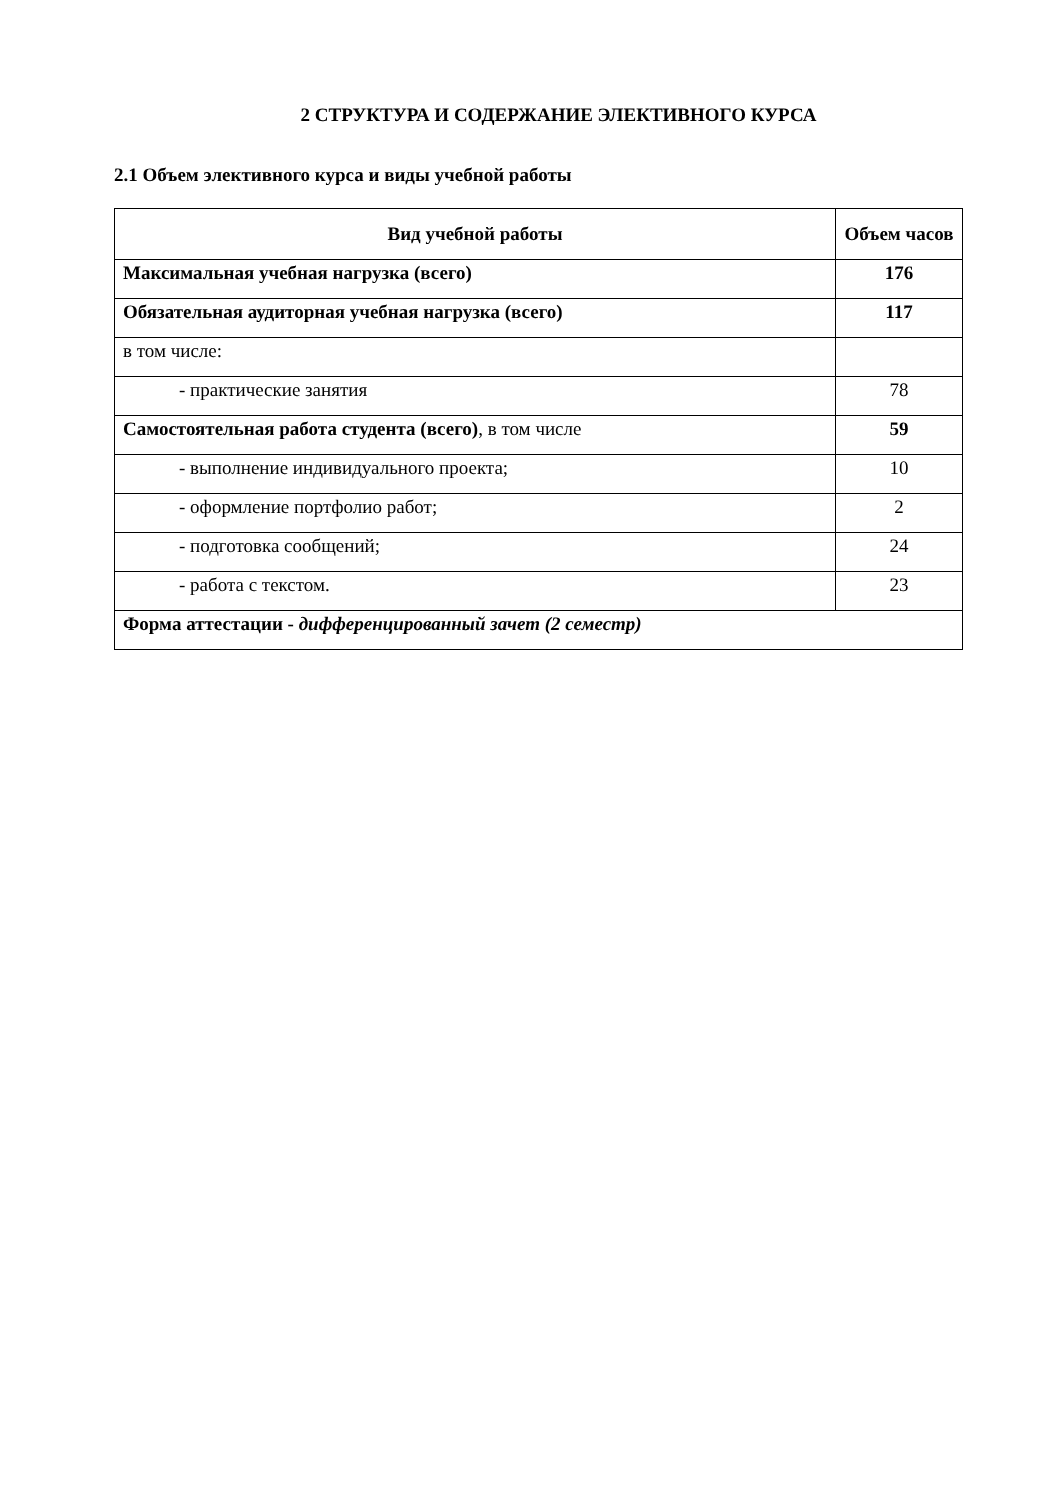2 СТРУКТУРА И СОДЕРЖАНИЕ ЭЛЕКТИВНОГО КУРСА
2.1 Объем элективного курса и виды учебной работы
| Вид учебной работы | Объем часов |
| --- | --- |
| Максимальная учебная нагрузка (всего) | 176 |
| Обязательная аудиторная учебная нагрузка (всего) | 117 |
| в том числе: | |
| - практические занятия | 78 |
| Самостоятельная работа студента (всего) , в том числе | 59 |
| - выполнение индивидуального проекта; | 10 |
| - оформление портфолио работ; | 2 |
| - подготовка сообщений; | 24 |
| - работа с текстом. | 23 |
| Форма аттестации - дифференцированный зачет (2 семестр) | |